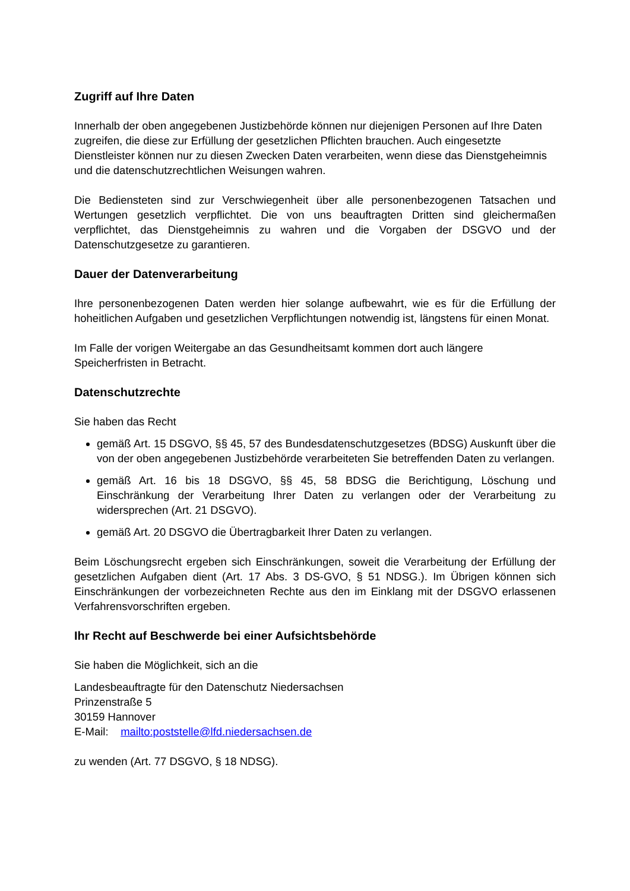Zugriff auf Ihre Daten
Innerhalb der oben angegebenen Justizbehörde können nur diejenigen Personen auf Ihre Daten zugreifen, die diese zur Erfüllung der gesetzlichen Pflichten brauchen. Auch eingesetzte Dienstleister können nur zu diesen Zwecken Daten verarbeiten, wenn diese das Dienstgeheimnis und die datenschutzrechtlichen Weisungen wahren.
Die Bediensteten sind zur Verschwiegenheit über alle personenbezogenen Tatsachen und Wertungen gesetzlich verpflichtet. Die von uns beauftragten Dritten sind gleichermaßen verpflichtet, das Dienstgeheimnis zu wahren und die Vorgaben der DSGVO und der Datenschutzgesetze zu garantieren.
Dauer der Datenverarbeitung
Ihre personenbezogenen Daten werden hier solange aufbewahrt, wie es für die Erfüllung der hoheitlichen Aufgaben und gesetzlichen Verpflichtungen notwendig ist, längstens für einen Monat.
Im Falle der vorigen Weitergabe an das Gesundheitsamt kommen dort auch längere Speicherfristen in Betracht.
Datenschutzrechte
Sie haben das Recht
gemäß Art. 15 DSGVO, §§ 45, 57 des Bundesdatenschutzgesetzes (BDSG) Auskunft über die von der oben angegebenen Justizbehörde verarbeiteten Sie betreffenden Daten zu verlangen.
gemäß Art. 16 bis 18 DSGVO, §§ 45, 58 BDSG die Berichtigung, Löschung und Einschränkung der Verarbeitung Ihrer Daten zu verlangen oder der Verarbeitung zu widersprechen (Art. 21 DSGVO).
gemäß Art. 20 DSGVO die Übertragbarkeit Ihrer Daten zu verlangen.
Beim Löschungsrecht ergeben sich Einschränkungen, soweit die Verarbeitung der Erfüllung der gesetzlichen Aufgaben dient (Art. 17 Abs. 3 DS-GVO, § 51 NDSG.). Im Übrigen können sich Einschränkungen der vorbezeichneten Rechte aus den im Einklang mit der DSGVO erlassenen Verfahrensvorschriften ergeben.
Ihr Recht auf Beschwerde bei einer Aufsichtsbehörde
Sie haben die Möglichkeit, sich an die
Landesbeauftragte für den Datenschutz Niedersachsen
Prinzenstraße 5
30159 Hannover
E-Mail: mailto:poststelle@lfd.niedersachsen.de
zu wenden (Art. 77 DSGVO, § 18 NDSG).